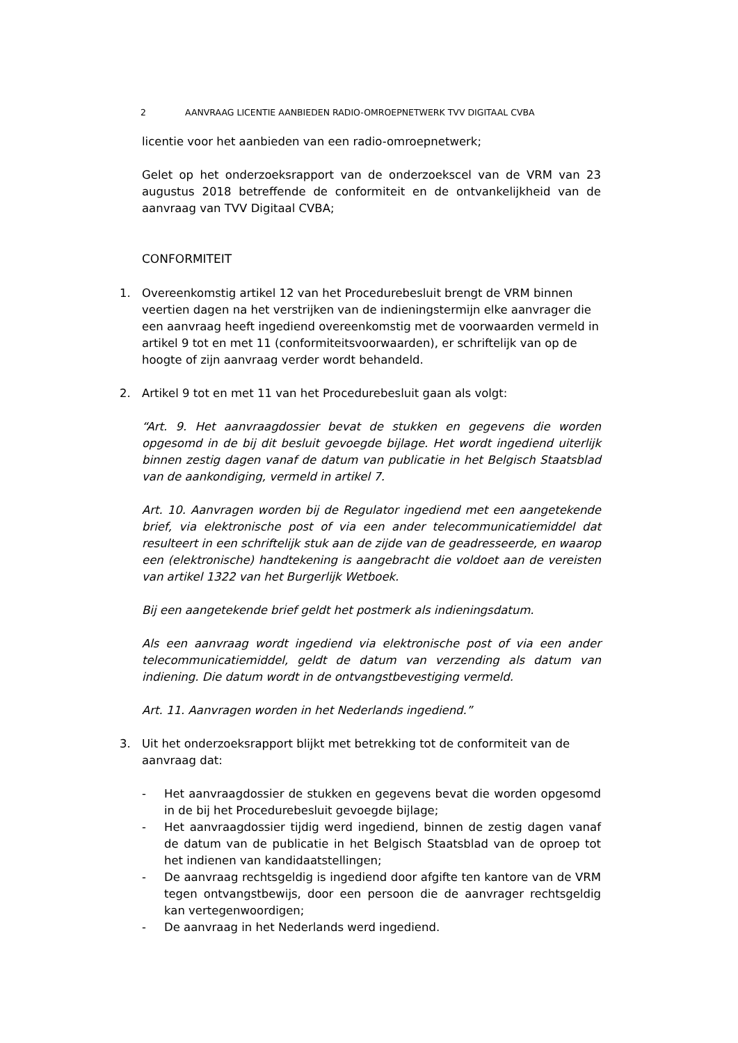2 AANVRAAG LICENTIE AANBIEDEN RADIO-OMROEPNETWERK TVV DIGITAAL CVBA
licentie voor het aanbieden van een radio-omroepnetwerk;
Gelet op het onderzoeksrapport van de onderzoekscel van de VRM van 23 augustus 2018 betreffende de conformiteit en de ontvankelijkheid van de aanvraag van TVV Digitaal CVBA;
CONFORMITEIT
1. Overeenkomstig artikel 12 van het Procedurebesluit brengt de VRM binnen veertien dagen na het verstrijken van de indieningstermijn elke aanvrager die een aanvraag heeft ingediend overeenkomstig met de voorwaarden vermeld in artikel 9 tot en met 11 (conformiteitsvoorwaarden), er schriftelijk van op de hoogte of zijn aanvraag verder wordt behandeld.
2. Artikel 9 tot en met 11 van het Procedurebesluit gaan als volgt:
“Art. 9. Het aanvraagdossier bevat de stukken en gegevens die worden opgesomd in de bij dit besluit gevoegde bijlage. Het wordt ingediend uiterlijk binnen zestig dagen vanaf de datum van publicatie in het Belgisch Staatsblad van de aankondiging, vermeld in artikel 7.
Art. 10. Aanvragen worden bij de Regulator ingediend met een aangetekende brief, via elektronische post of via een ander telecommunicatiemiddel dat resulteert in een schriftelijk stuk aan de zijde van de geadresseerde, en waarop een (elektronische) handtekening is aangebracht die voldoet aan de vereisten van artikel 1322 van het Burgerlijk Wetboek.
Bij een aangetekende brief geldt het postmerk als indieningsdatum.
Als een aanvraag wordt ingediend via elektronische post of via een ander telecommunicatiemiddel, geldt de datum van verzending als datum van indiening. Die datum wordt in de ontvangstbevestiging vermeld.
Art. 11. Aanvragen worden in het Nederlands ingediend.”
3. Uit het onderzoeksrapport blijkt met betrekking tot de conformiteit van de aanvraag dat:
- Het aanvraagdossier de stukken en gegevens bevat die worden opgesomd in de bij het Procedurebesluit gevoegde bijlage;
- Het aanvraagdossier tijdig werd ingediend, binnen de zestig dagen vanaf de datum van de publicatie in het Belgisch Staatsblad van de oproep tot het indienen van kandidaatstellingen;
- De aanvraag rechtsgeldig is ingediend door afgifte ten kantore van de VRM tegen ontvangstbewijs, door een persoon die de aanvrager rechtsgeldig kan vertegenwoordigen;
- De aanvraag in het Nederlands werd ingediend.